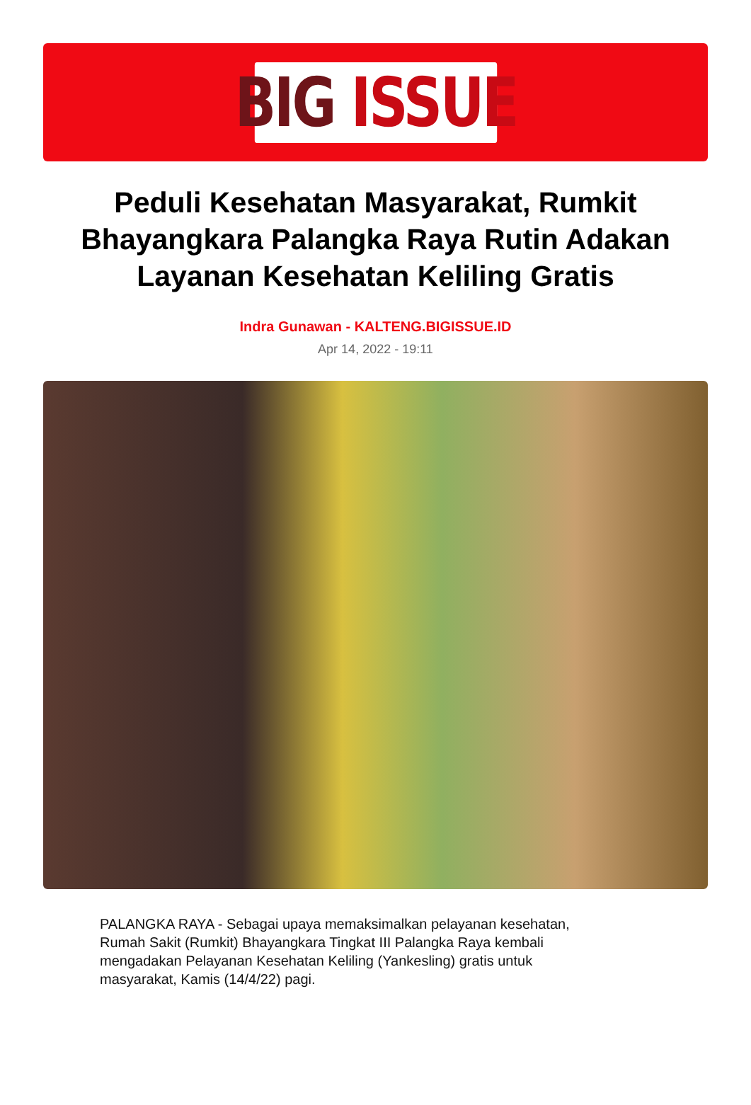BIG ISSUE
Peduli Kesehatan Masyarakat, Rumkit Bhayangkara Palangka Raya Rutin Adakan Layanan Kesehatan Keliling Gratis
Indra Gunawan - KALTENG.BIGISSUE.ID
Apr 14, 2022 - 19:11
PALANGKA RAYA - Sebagai upaya memaksimalkan pelayanan kesehatan, Rumah Sakit (Rumkit) Bhayangkara Tingkat III Palangka Raya kembali mengadakan Pelayanan Kesehatan Keliling (Yankesling) gratis untuk masyarakat, Kamis (14/4/22) pagi.